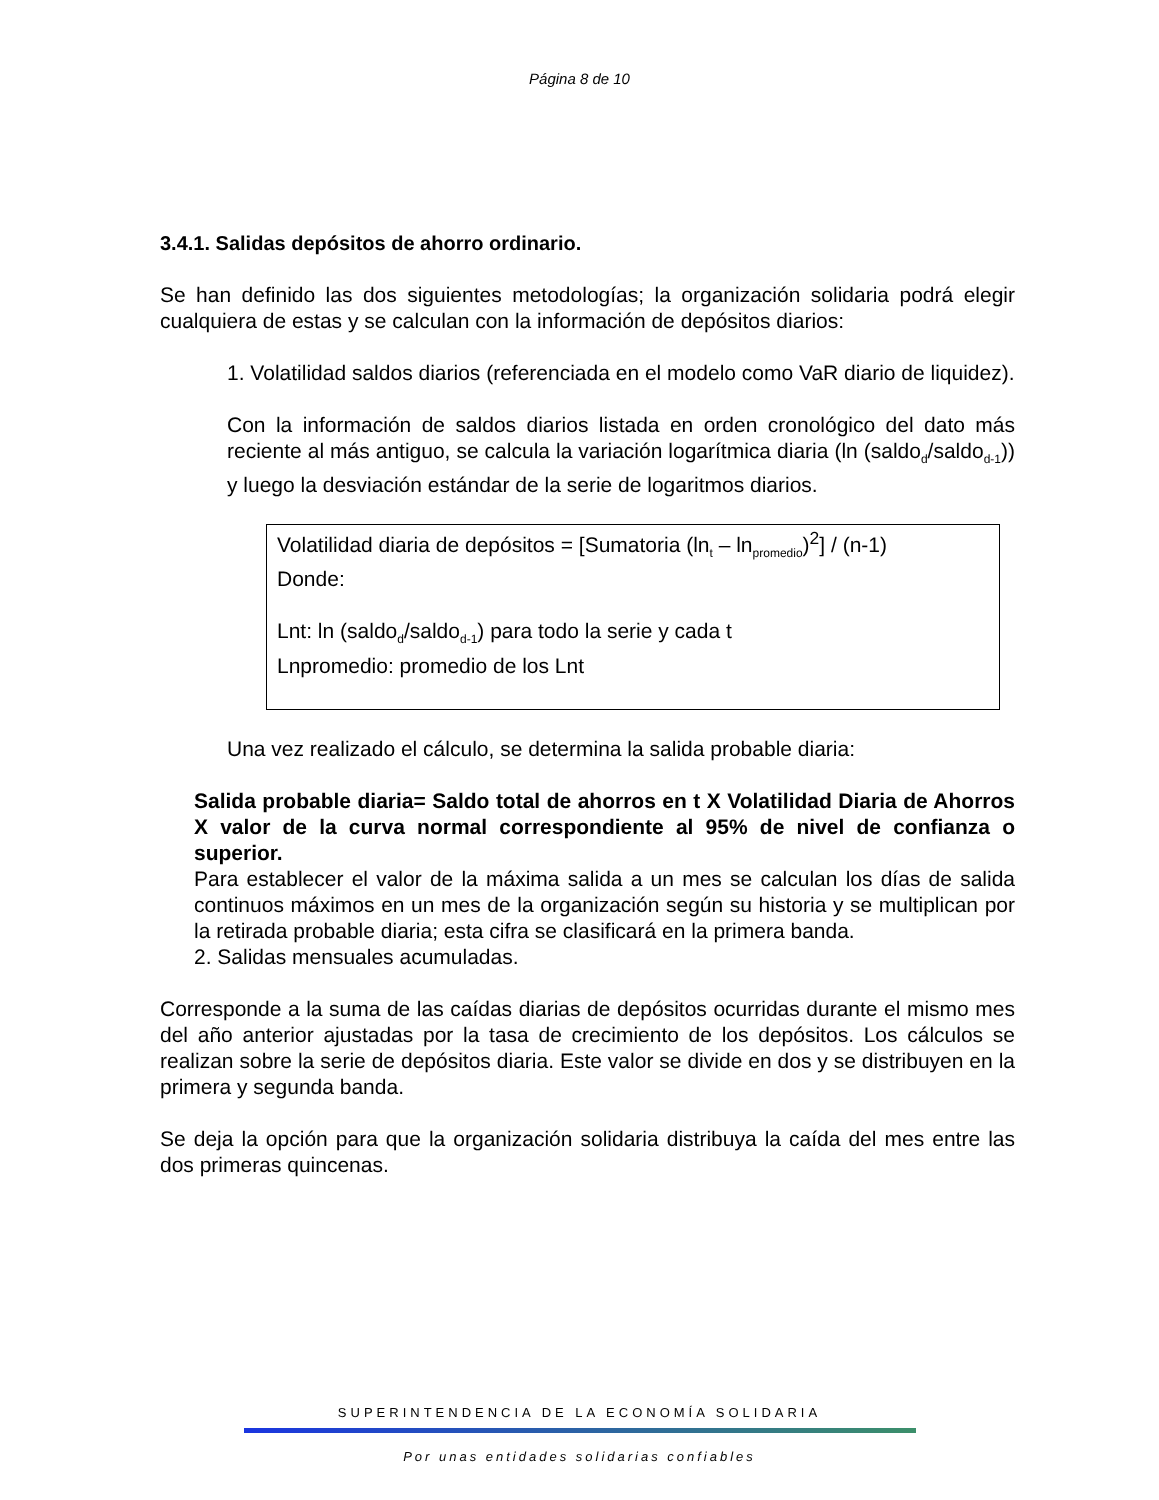Página 8 de 10
3.4.1. Salidas depósitos de ahorro ordinario.
Se han definido las dos siguientes metodologías; la organización solidaria podrá elegir cualquiera de estas y se calculan con la información de depósitos diarios:
1. Volatilidad saldos diarios (referenciada en el modelo como VaR diario de liquidez).
Con la información de saldos diarios listada en orden cronológico del dato más reciente al más antiguo, se calcula la variación logarítmica diaria (ln (saldo<sub>d</sub>/saldo<sub>d-1</sub>)) y luego la desviación estándar de la serie de logaritmos diarios.
Volatilidad diaria de depósitos = [Sumatoria (ln<sub>t</sub> – ln<sub>promedio</sub>)<sup>2</sup>] / (n-1)
Donde:
Lnt: ln (saldo<sub>d</sub>/saldo<sub>d-1</sub>) para todo la serie y cada t
Lnpromedio: promedio de los Lnt
Una vez realizado el cálculo, se determina la salida probable diaria:
Salida probable diaria= Saldo total de ahorros en t X Volatilidad Diaria de Ahorros X valor de la curva normal correspondiente al 95% de nivel de confianza o superior.
Para establecer el valor de la máxima salida a un mes se calculan los días de salida continuos máximos en un mes de la organización según su historia y se multiplican por la retirada probable diaria; esta cifra se clasificará en la primera banda.
2. Salidas mensuales acumuladas.
Corresponde a la suma de las caídas diarias de depósitos ocurridas durante el mismo mes del año anterior ajustadas por la tasa de crecimiento de los depósitos. Los cálculos se realizan sobre la serie de depósitos diaria. Este valor se divide en dos y se distribuyen en la primera y segunda banda.
Se deja la opción para que la organización solidaria distribuya la caída del mes entre las dos primeras quincenas.
SUPERINTENDENCIA DE LA ECONOMÍA SOLIDARIA
Por unas entidades solidarias confiables